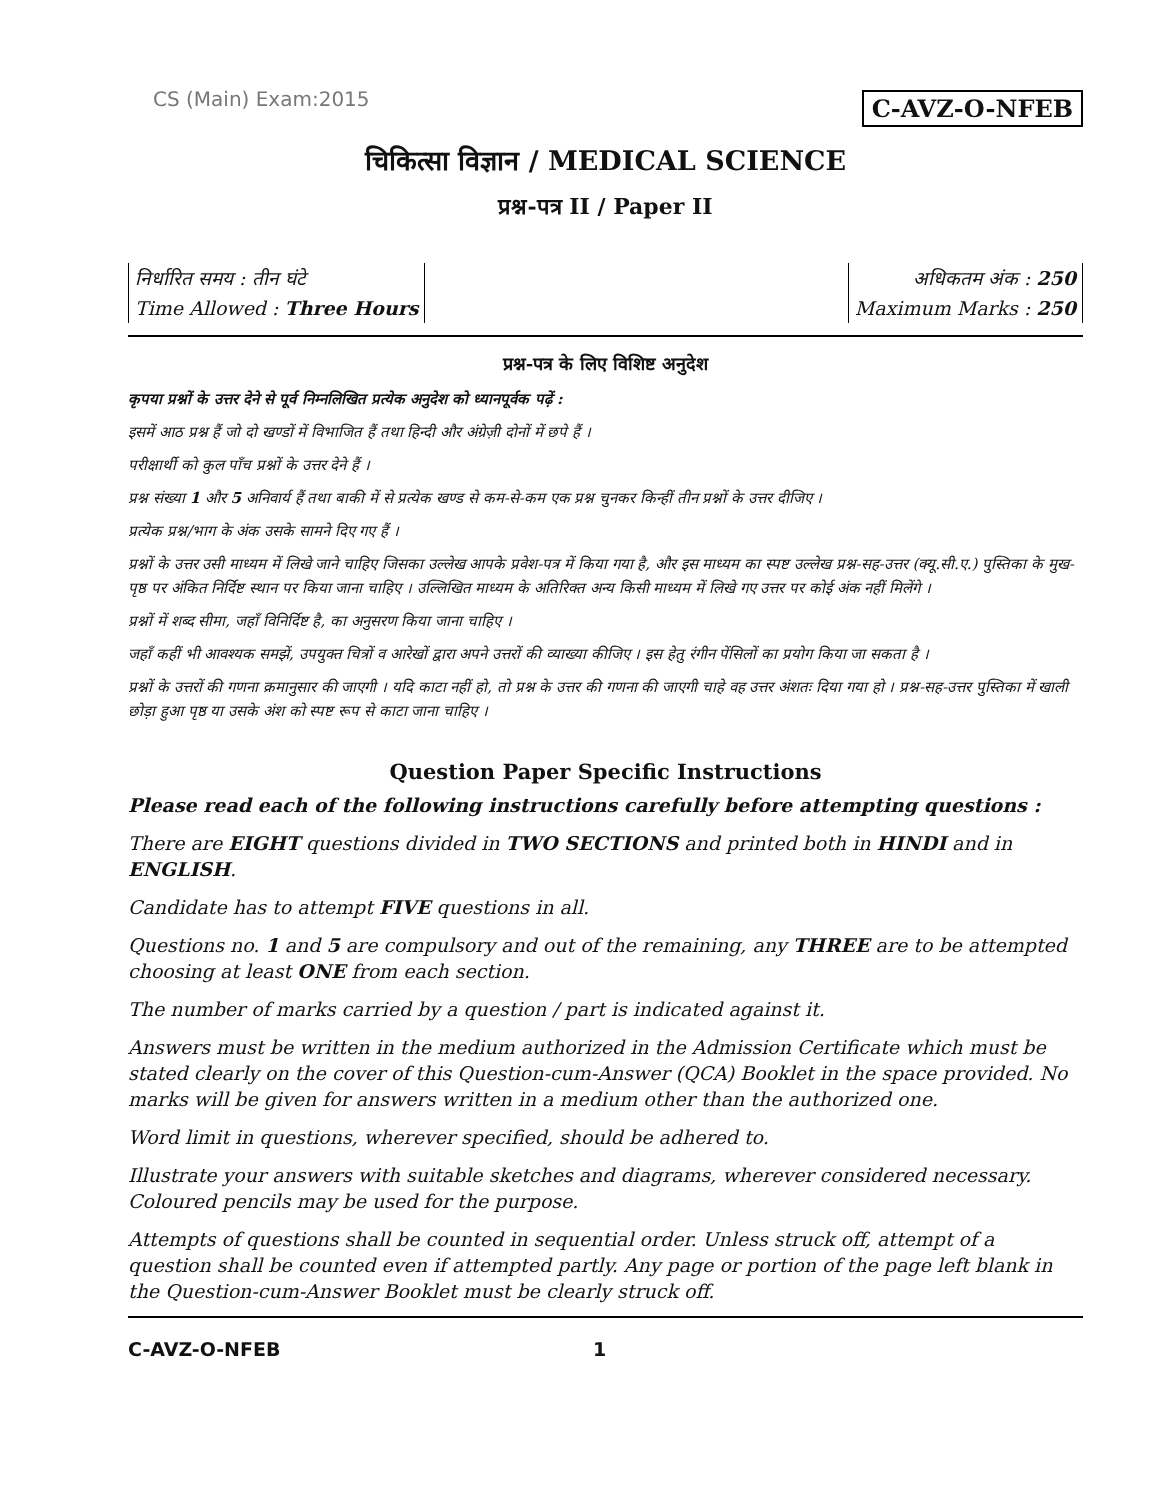CS (Main) Exam:2015 C-AVZ-O-NFEB
चिकित्सा विज्ञान / MEDICAL SCIENCE
प्रश्न-पत्र II / Paper II
निर्धारित समय : तीन घंटे
Time Allowed : Three Hours
अधिकतम अंक : 250
Maximum Marks : 250
प्रश्न-पत्र के लिए विशिष्ट अनुदेश
कृपया प्रश्नों के उत्तर देने से पूर्व निम्नलिखित प्रत्येक अनुदेश को ध्यानपूर्वक पढ़ें :
इसमें आठ प्रश्न हैं जो दो खण्डों में विभाजित हैं तथा हिन्दी और अंग्रेज़ी दोनों में छपे हैं ।
परीक्षार्थी को कुल पाँच प्रश्नों के उत्तर देने हैं ।
प्रश्न संख्या 1 और 5 अनिवार्य हैं तथा बाकी में से प्रत्येक खण्ड से कम-से-कम एक प्रश्न चुनकर किन्हीं तीन प्रश्नों के उत्तर दीजिए ।
प्रत्येक प्रश्न/भाग के अंक उसके सामने दिए गए हैं ।
प्रश्नों के उत्तर उसी माध्यम में लिखे जाने चाहिए जिसका उल्लेख आपके प्रवेश-पत्र में किया गया है, और इस माध्यम का स्पष्ट उल्लेख प्रश्न-सह-उत्तर (क्यू.सी.ए.) पुस्तिका के मुख-पृष्ठ पर अंकित निर्दिष्ट स्थान पर किया जाना चाहिए । उल्लिखित माध्यम के अतिरिक्त अन्य किसी माध्यम में लिखे गए उत्तर पर कोई अंक नहीं मिलेंगे ।
प्रश्नों में शब्द सीमा, जहाँ विनिर्दिष्ट है, का अनुसरण किया जाना चाहिए ।
जहाँ कहीं भी आवश्यक समझें, उपयुक्त चित्रों व आरेखों द्वारा अपने उत्तरों की व्याख्या कीजिए । इस हेतु रंगीन पेंसिलों का प्रयोग किया जा सकता है ।
प्रश्नों के उत्तरों की गणना क्रमानुसार की जाएगी । यदि काटा नहीं हो, तो प्रश्न के उत्तर की गणना की जाएगी चाहे वह उत्तर अंशतः दिया गया हो । प्रश्न-सह-उत्तर पुस्तिका में खाली छोड़ा हुआ पृष्ठ या उसके अंश को स्पष्ट रूप से काटा जाना चाहिए ।
Question Paper Specific Instructions
Please read each of the following instructions carefully before attempting questions :
There are EIGHT questions divided in TWO SECTIONS and printed both in HINDI and in ENGLISH.
Candidate has to attempt FIVE questions in all.
Questions no. 1 and 5 are compulsory and out of the remaining, any THREE are to be attempted choosing at least ONE from each section.
The number of marks carried by a question / part is indicated against it.
Answers must be written in the medium authorized in the Admission Certificate which must be stated clearly on the cover of this Question-cum-Answer (QCA) Booklet in the space provided. No marks will be given for answers written in a medium other than the authorized one.
Word limit in questions, wherever specified, should be adhered to.
Illustrate your answers with suitable sketches and diagrams, wherever considered necessary. Coloured pencils may be used for the purpose.
Attempts of questions shall be counted in sequential order. Unless struck off, attempt of a question shall be counted even if attempted partly. Any page or portion of the page left blank in the Question-cum-Answer Booklet must be clearly struck off.
C-AVZ-O-NFEB 1